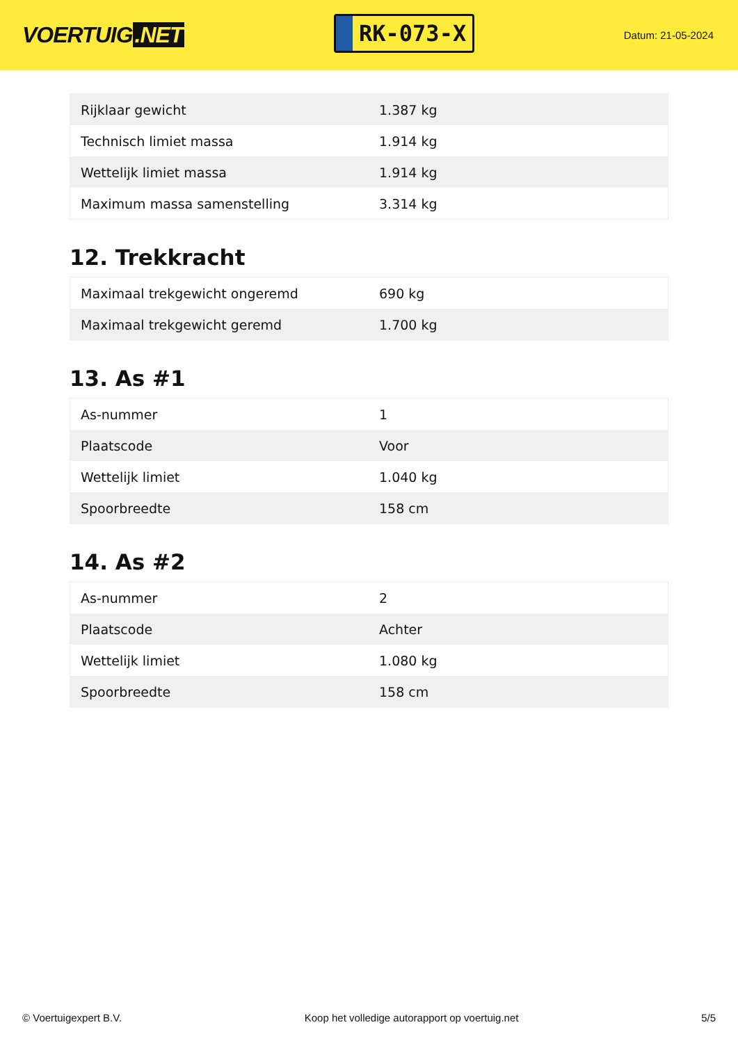VOERTUIG.NET
RK-073-X
Datum: 21-05-2024
| Rijklaar gewicht | 1.387 kg |
| Technisch limiet massa | 1.914 kg |
| Wettelijk limiet massa | 1.914 kg |
| Maximum massa samenstelling | 3.314 kg |
12. Trekkracht
| Maximaal trekgewicht ongeremd | 690 kg |
| Maximaal trekgewicht geremd | 1.700 kg |
13. As #1
| As-nummer | 1 |
| Plaatscode | Voor |
| Wettelijk limiet | 1.040 kg |
| Spoorbreedte | 158 cm |
14. As #2
| As-nummer | 2 |
| Plaatscode | Achter |
| Wettelijk limiet | 1.080 kg |
| Spoorbreedte | 158 cm |
© Voertuigexpert B.V. Koop het volledige autorapport op voertuig.net 5/5